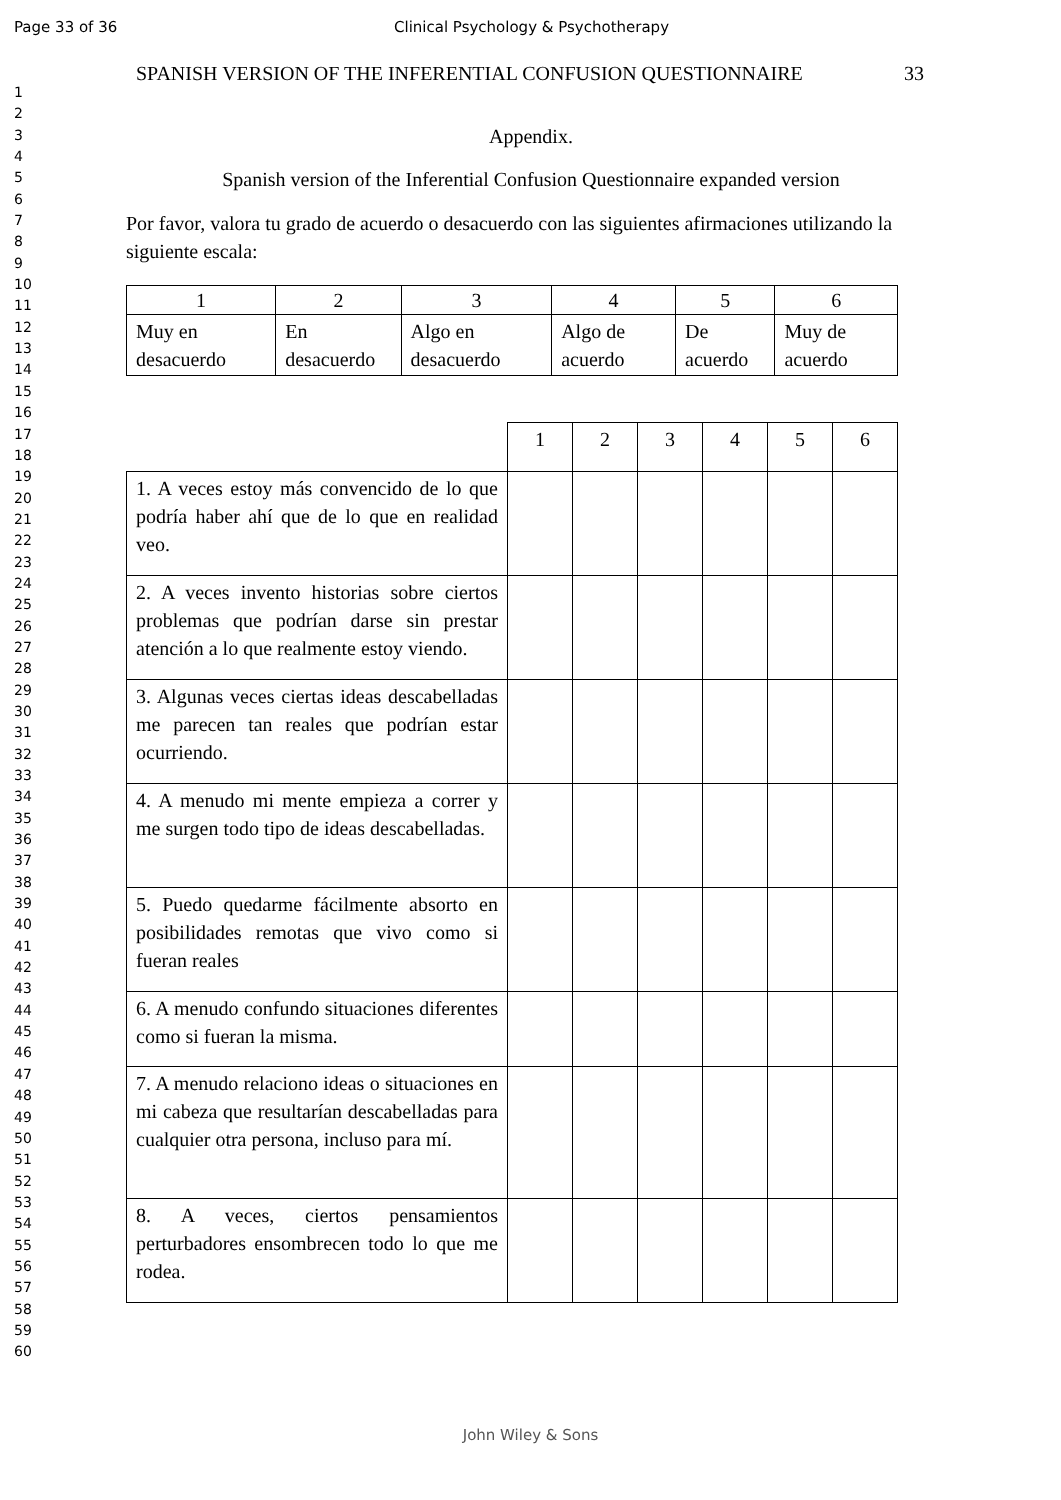Page 33 of 36 Clinical Psychology & Psychotherapy
1
2
3
4
5
6
7
8
9
10
11
12
13
14
15
16
17
18
19
20
21
22
23
24
25
26
27
28
29
30
31
32
33
34
35
36
37
38
39
40
41
42
43
44
45
46
47
48
49
50
51
52
53
54
55
56
57
58
59
60
SPANISH VERSION OF THE INFERENTIAL CONFUSION QUESTIONNAIRE 33
Appendix.
Spanish version of the Inferential Confusion Questionnaire expanded version
Por favor, valora tu grado de acuerdo o desacuerdo con las siguientes afirmaciones utilizando la siguiente escala:
| 1 | 2 | 3 | 4 | 5 | 6 |
| Muy en desacuerdo | En desacuerdo | Algo en desacuerdo | Algo de acuerdo | De acuerdo | Muy de acuerdo |
| | 1 | 2 | 3 | 4 | 5 | 6 |
| 1. A veces estoy más convencido de lo que podría haber ahí que de lo que en realidad veo. | | | | | | |
| 2. A veces invento historias sobre ciertos problemas que podrían darse sin prestar atención a lo que realmente estoy viendo. | | | | | | |
| 3. Algunas veces ciertas ideas descabelladas me parecen tan reales que podrían estar ocurriendo. | | | | | | |
| 4. A menudo mi mente empieza a correr y me surgen todo tipo de ideas descabelladas. | | | | | | |
| 5. Puedo quedarme fácilmente absorto en posibilidades remotas que vivo como si fueran reales | | | | | | |
| 6. A menudo confundo situaciones diferentes como si fueran la misma. | | | | | | |
| 7. A menudo relaciono ideas o situaciones en mi cabeza que resultarían descabelladas para cualquier otra persona, incluso para mí. | | | | | | |
| 8. A veces, ciertos pensamientos perturbadores ensombrecen todo lo que me rodea. | | | | | | |
John Wiley & Sons